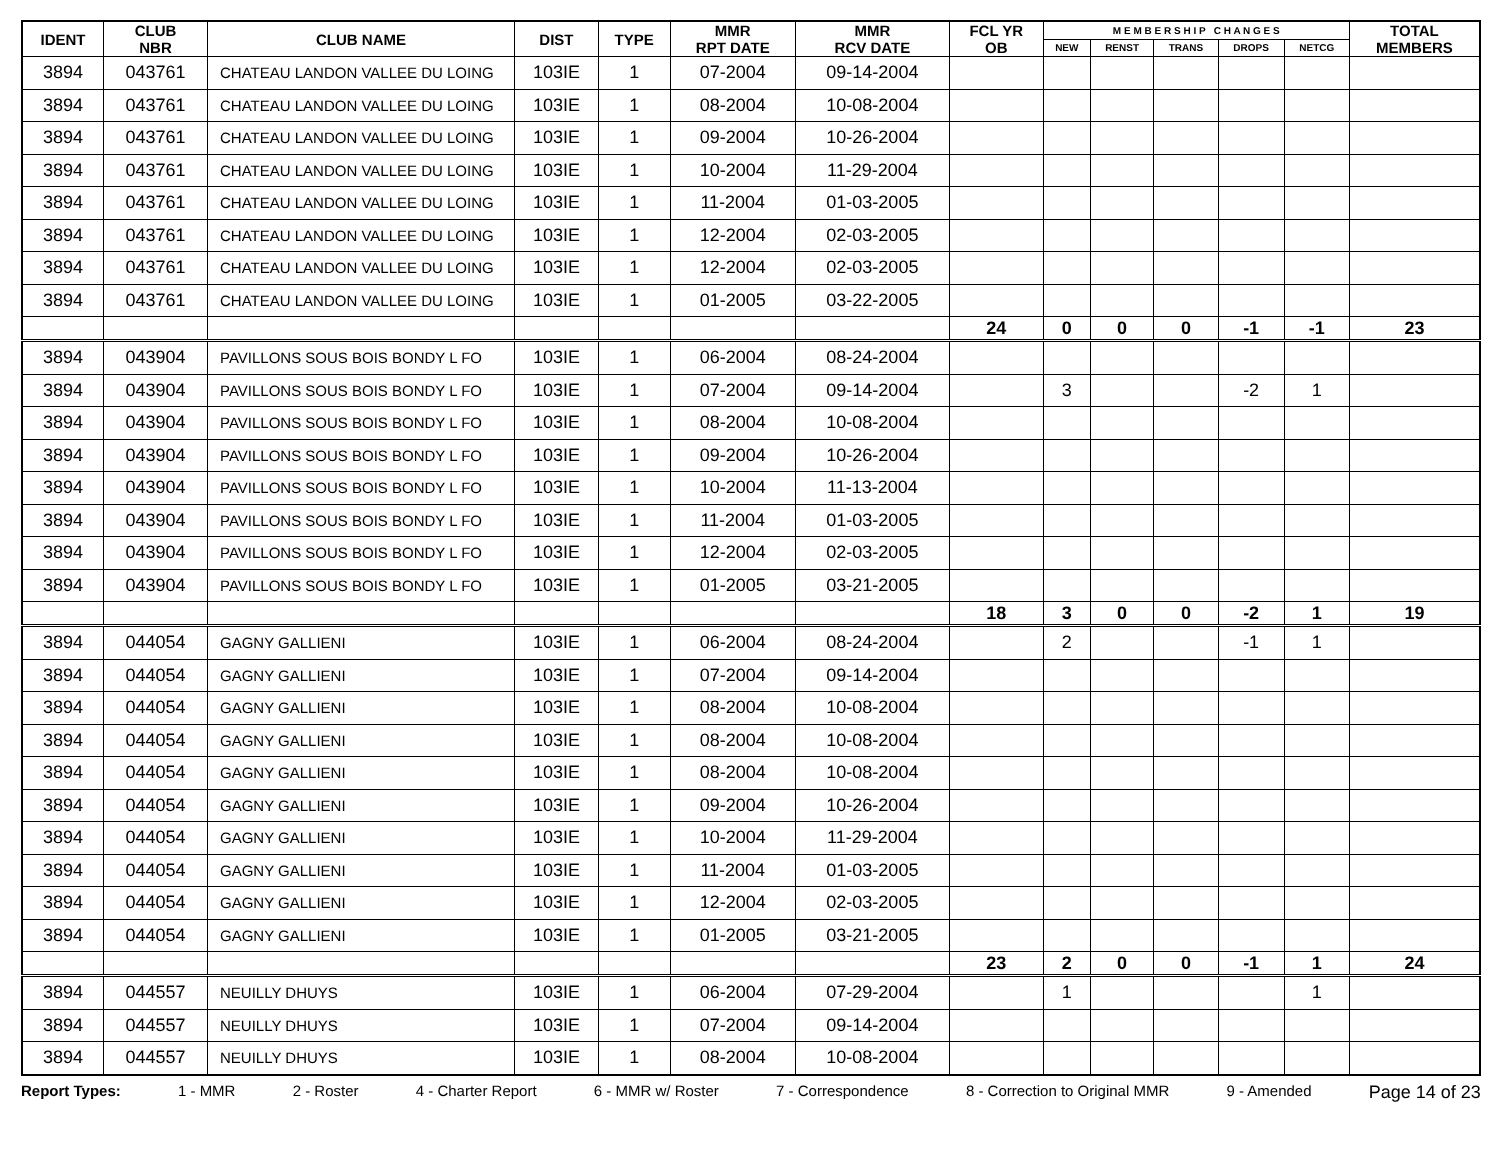| IDENT | CLUB NBR | CLUB NAME | DIST | TYPE | MMR RPT DATE | MMR RCV DATE | FCL YR OB | M E M B E R S H I P C H A N G E S | | | | | TOTAL MEMBERS |
| --- | --- | --- | --- | --- | --- | --- | --- | --- | --- | --- | --- | --- | --- |
| | | | | | | | | NEW | RENST | TRANS | DROPS | NETCG | |
| 3894 | 043761 | CHATEAU LANDON VALLEE DU LOING | 103IE | 1 | 07-2004 | 09-14-2004 | | | | | | | |
| 3894 | 043761 | CHATEAU LANDON VALLEE DU LOING | 103IE | 1 | 08-2004 | 10-08-2004 | | | | | | | |
| 3894 | 043761 | CHATEAU LANDON VALLEE DU LOING | 103IE | 1 | 09-2004 | 10-26-2004 | | | | | | | |
| 3894 | 043761 | CHATEAU LANDON VALLEE DU LOING | 103IE | 1 | 10-2004 | 11-29-2004 | | | | | | | |
| 3894 | 043761 | CHATEAU LANDON VALLEE DU LOING | 103IE | 1 | 11-2004 | 01-03-2005 | | | | | | | |
| 3894 | 043761 | CHATEAU LANDON VALLEE DU LOING | 103IE | 1 | 12-2004 | 02-03-2005 | | | | | | | |
| 3894 | 043761 | CHATEAU LANDON VALLEE DU LOING | 103IE | 1 | 12-2004 | 02-03-2005 | | | | | | | |
| 3894 | 043761 | CHATEAU LANDON VALLEE DU LOING | 103IE | 1 | 01-2005 | 03-22-2005 | | | | | | | |
| | | | | | | | 24 | 0 | 0 | 0 | -1 | -1 | 23 |
| 3894 | 043904 | PAVILLONS SOUS BOIS BONDY L FO | 103IE | 1 | 06-2004 | 08-24-2004 | | | | | | | |
| 3894 | 043904 | PAVILLONS SOUS BOIS BONDY L FO | 103IE | 1 | 07-2004 | 09-14-2004 | | 3 | | | -2 | 1 | |
| 3894 | 043904 | PAVILLONS SOUS BOIS BONDY L FO | 103IE | 1 | 08-2004 | 10-08-2004 | | | | | | | |
| 3894 | 043904 | PAVILLONS SOUS BOIS BONDY L FO | 103IE | 1 | 09-2004 | 10-26-2004 | | | | | | | |
| 3894 | 043904 | PAVILLONS SOUS BOIS BONDY L FO | 103IE | 1 | 10-2004 | 11-13-2004 | | | | | | | |
| 3894 | 043904 | PAVILLONS SOUS BOIS BONDY L FO | 103IE | 1 | 11-2004 | 01-03-2005 | | | | | | | |
| 3894 | 043904 | PAVILLONS SOUS BOIS BONDY L FO | 103IE | 1 | 12-2004 | 02-03-2005 | | | | | | | |
| 3894 | 043904 | PAVILLONS SOUS BOIS BONDY L FO | 103IE | 1 | 01-2005 | 03-21-2005 | | | | | | | |
| | | | | | | | 18 | 3 | 0 | 0 | -2 | 1 | 19 |
| 3894 | 044054 | GAGNY GALLIENI | 103IE | 1 | 06-2004 | 08-24-2004 | | 2 | | | -1 | 1 | |
| 3894 | 044054 | GAGNY GALLIENI | 103IE | 1 | 07-2004 | 09-14-2004 | | | | | | | |
| 3894 | 044054 | GAGNY GALLIENI | 103IE | 1 | 08-2004 | 10-08-2004 | | | | | | | |
| 3894 | 044054 | GAGNY GALLIENI | 103IE | 1 | 08-2004 | 10-08-2004 | | | | | | | |
| 3894 | 044054 | GAGNY GALLIENI | 103IE | 1 | 08-2004 | 10-08-2004 | | | | | | | |
| 3894 | 044054 | GAGNY GALLIENI | 103IE | 1 | 09-2004 | 10-26-2004 | | | | | | | |
| 3894 | 044054 | GAGNY GALLIENI | 103IE | 1 | 10-2004 | 11-29-2004 | | | | | | | |
| 3894 | 044054 | GAGNY GALLIENI | 103IE | 1 | 11-2004 | 01-03-2005 | | | | | | | |
| 3894 | 044054 | GAGNY GALLIENI | 103IE | 1 | 12-2004 | 02-03-2005 | | | | | | | |
| 3894 | 044054 | GAGNY GALLIENI | 103IE | 1 | 01-2005 | 03-21-2005 | | | | | | | |
| | | | | | | | 23 | 2 | 0 | 0 | -1 | 1 | 24 |
| 3894 | 044557 | NEUILLY DHUYS | 103IE | 1 | 06-2004 | 07-29-2004 | | 1 | | | | 1 | |
| 3894 | 044557 | NEUILLY DHUYS | 103IE | 1 | 07-2004 | 09-14-2004 | | | | | | | |
| 3894 | 044557 | NEUILLY DHUYS | 103IE | 1 | 08-2004 | 10-08-2004 | | | | | | | |
Report Types: 1 - MMR 2 - Roster 4 - Charter Report 6 - MMR w/ Roster 7 - Correspondence 8 - Correction to Original MMR 9 - Amended Page 14 of 23